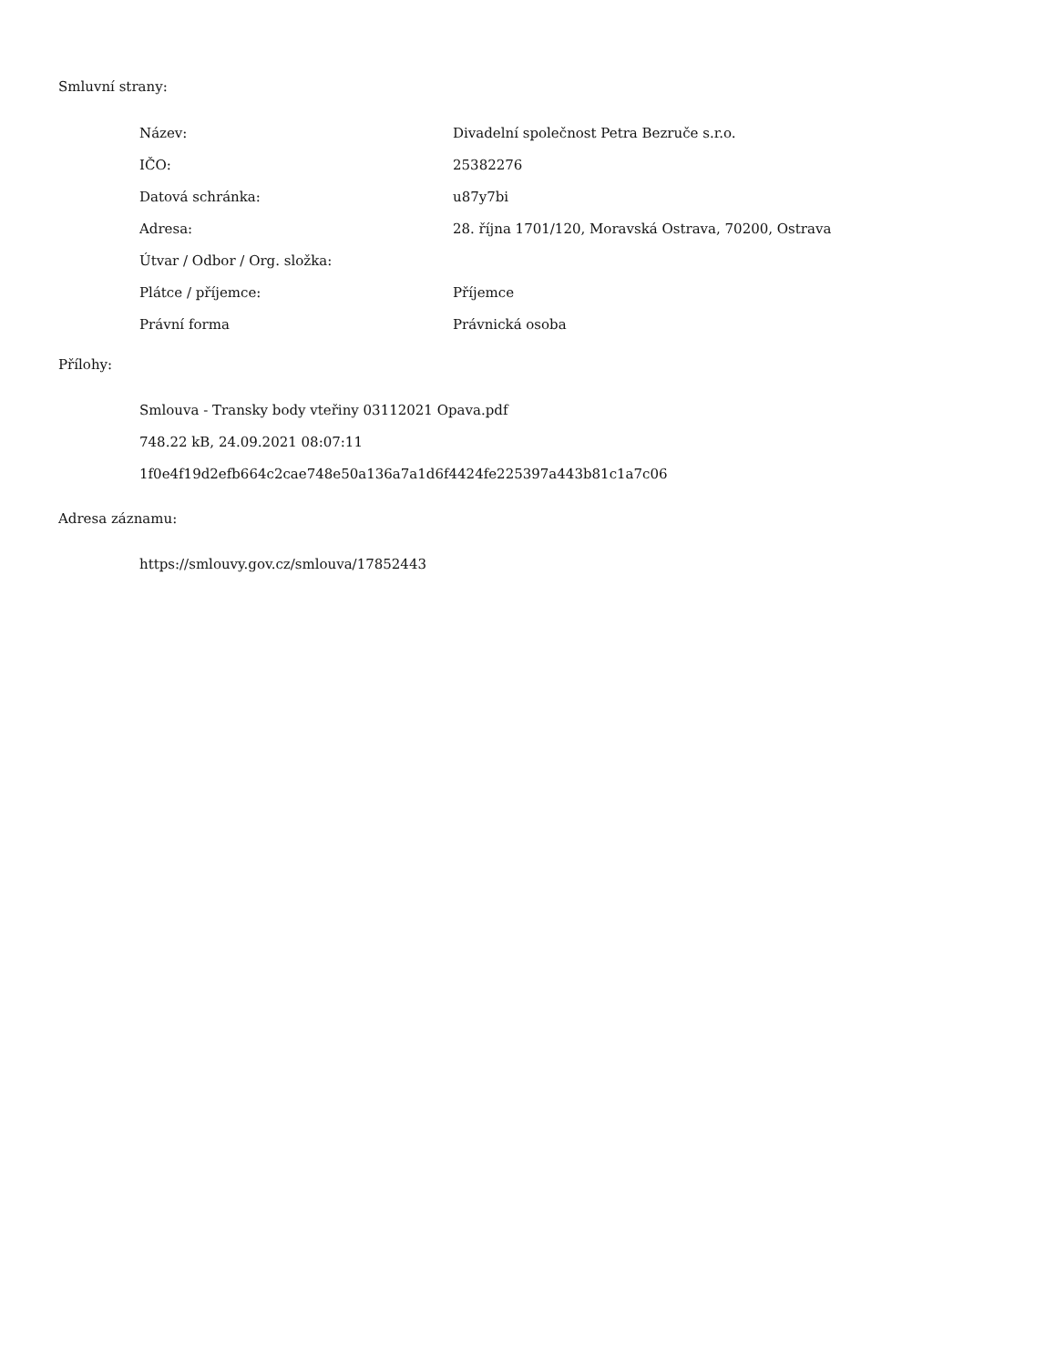Smluvní strany:
| Název: | Divadelní společnost Petra Bezruče s.r.o. |
| IČO: | 25382276 |
| Datová schránka: | u87y7bi |
| Adresa: | 28. října 1701/120, Moravská Ostrava, 70200, Ostrava |
| Útvar / Odbor / Org. složka: | |
| Plátce / příjemce: | Příjemce |
| Právní forma | Právnická osoba |
Přílohy:
Smlouva - Transky body vteřiny 03112021 Opava.pdf
748.22 kB, 24.09.2021 08:07:11
1f0e4f19d2efb664c2cae748e50a136a7a1d6f4424fe225397a443b81c1a7c06
Adresa záznamu:
https://smlouvy.gov.cz/smlouva/17852443